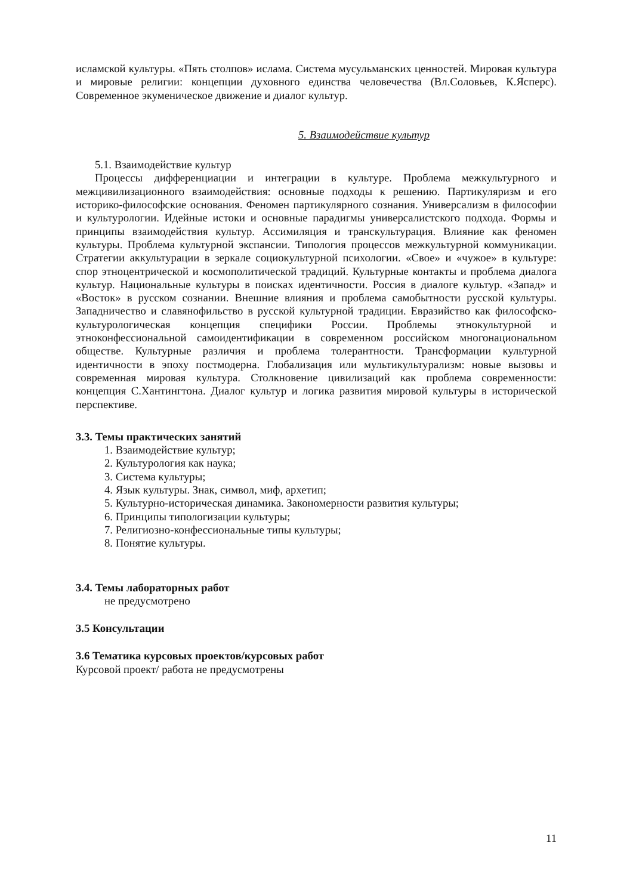исламской культуры. «Пять столпов» ислама. Система мусульманских ценностей. Мировая культура и мировые религии: концепции духовного единства человечества (Вл.Соловьев, К.Ясперс). Современное экуменическое движение и диалог культур.
5. Взаимодействие культур
5.1. Взаимодействие культур
Процессы дифференциации и интеграции в культуре. Проблема межкультурного и межцивилизационного взаимодействия: основные подходы к решению. Партикуляризм и его историко-философские основания. Феномен партикулярного сознания. Универсализм в философии и культурологии. Идейные истоки и основные парадигмы универсалистского подхода. Формы и принципы взаимодействия культур. Ассимиляция и транскультурация. Влияние как феномен культуры. Проблема культурной экспансии. Типология процессов межкультурной коммуникации. Стратегии аккультурации в зеркале социокультурной психологии. «Свое» и «чужое» в культуре: спор этноцентрической и космополитической традиций. Культурные контакты и проблема диалога культур. Национальные культуры в поисках идентичности. Россия в диалоге культур. «Запад» и «Восток» в русском сознании. Внешние влияния и проблема самобытности русской культуры. Западничество и славянофильство в русской культурной традиции. Евразийство как философско-культурологическая концепция специфики России. Проблемы этнокультурной и этноконфессиональной самоидентификации в современном российском многонациональном обществе. Культурные различия и проблема толерантности. Трансформации культурной идентичности в эпоху постмодерна. Глобализация или мультикультурализм: новые вызовы и современная мировая культура. Столкновение цивилизаций как проблема современности: концепция С.Хантингтона. Диалог культур и логика развития мировой культуры в исторической перспективе.
3.3. Темы практических занятий
1. Взаимодействие культур;
2. Культурология как наука;
3. Система культуры;
4. Язык культуры. Знак, символ, миф, архетип;
5. Культурно-историческая динамика. Закономерности развития культуры;
6. Принципы типологизации культуры;
7. Религиозно-конфессиональные типы культуры;
8. Понятие культуры.
3.4. Темы лабораторных работ
не предусмотрено
3.5 Консультации
3.6 Тематика курсовых проектов/курсовых работ
Курсовой проект/ работа не предусмотрены
11